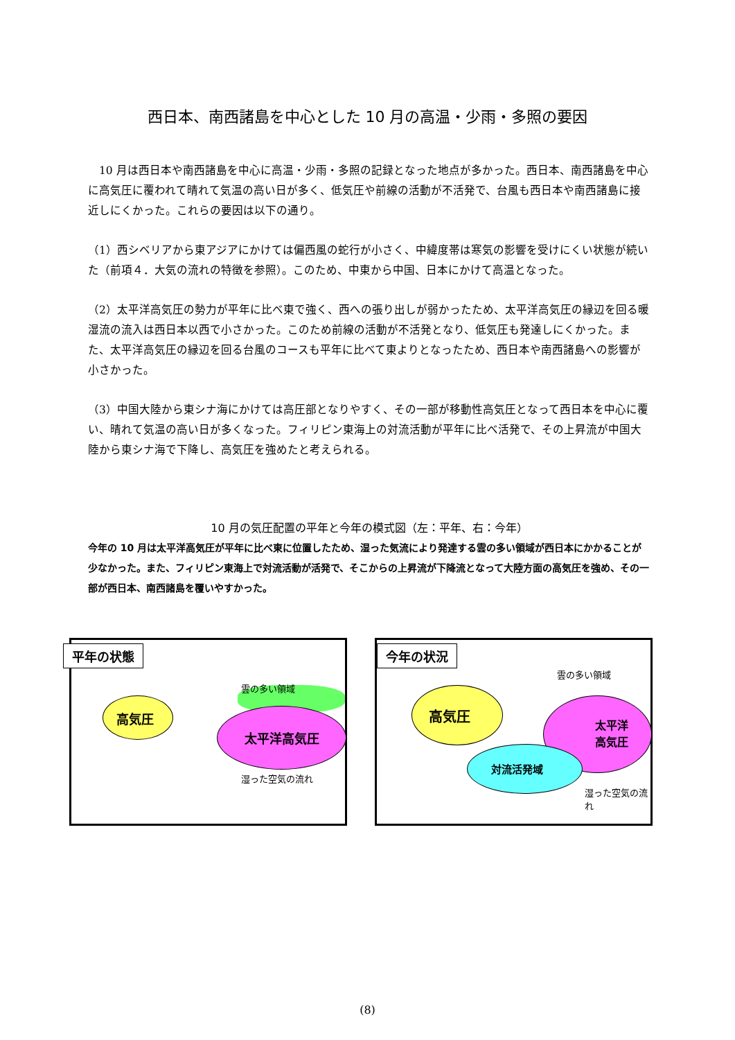西日本、南西諸島を中心とした 10 月の高温・少雨・多照の要因
　10 月は西日本や南西諸島を中心に高温・少雨・多照の記録となった地点が多かった。西日本、南西諸島を中心に高気圧に覆われて晴れて気温の高い日が多く、低気圧や前線の活動が不活発で、台風も西日本や南西諸島に接近しにくかった。これらの要因は以下の通り。
（1）西シベリアから東アジアにかけては偏西風の蛇行が小さく、中緯度帯は寒気の影響を受けにくい状態が続いた（前項４．大気の流れの特徴を参照）。このため、中東から中国、日本にかけて高温となった。
（2）太平洋高気圧の勢力が平年に比べ東で強く、西への張り出しが弱かったため、太平洋高気圧の縁辺を回る暖湿流の流入は西日本以西で小さかった。このため前線の活動が不活発となり、低気圧も発達しにくかった。また、太平洋高気圧の縁辺を回る台風のコースも平年に比べて東よりとなったため、西日本や南西諸島への影響が小さかった。
（3）中国大陸から東シナ海にかけては高圧部となりやすく、その一部が移動性高気圧となって西日本を中心に覆い、晴れて気温の高い日が多くなった。フィリピン東海上の対流活動が平年に比べ活発で、その上昇流が中国大陸から東シナ海で下降し、高気圧を強めたと考えられる。
10 月の気圧配置の平年と今年の模式図（左：平年、右：今年）
今年の 10 月は太平洋高気圧が平年に比べ東に位置したため、湿った気流により発達する雲の多い領域が西日本にかかることが少なかった。また、フィリピン東海上で対流活動が活発で、そこからの上昇流が下降流となって大陸方面の高気圧を強め、その一部が西日本、南西諸島を覆いやすかった。
平年の状態
高気圧
太平洋高気圧
雲の多い領域
湿った空気の流れ
今年の状況
高気圧
太平洋
高気圧
対流活発域
雲の多い領域
湿った空気の流れ
(8)